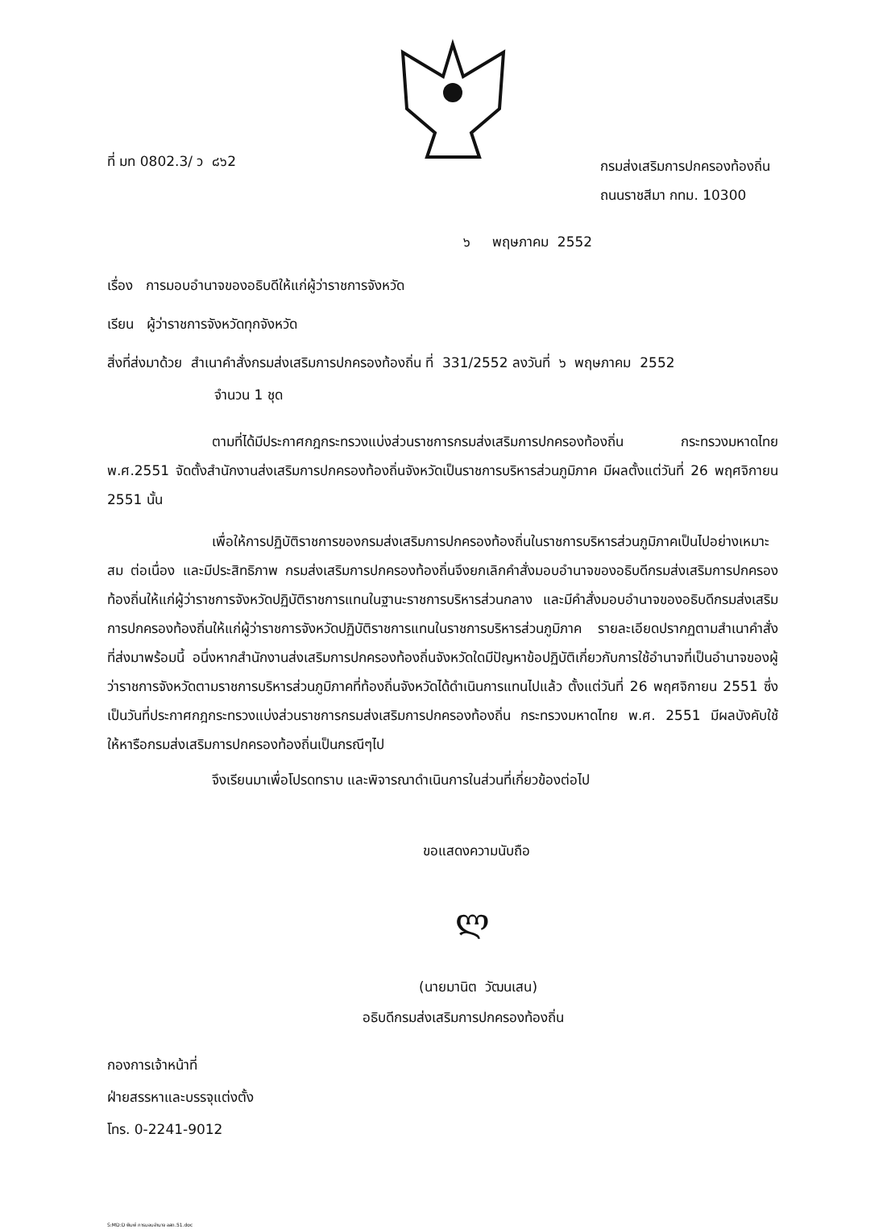ที่ มท 0802.3/ ว ๘๖2 กรมส่งเสริมการปกครองท้องถิ่น
ถนนราชสีมา กทม. 10300
๖ พฤษภาคม 2552
เรื่อง การมอบอำนาจของอธิบดีให้แก่ผู้ว่าราชการจังหวัด
เรียน ผู้ว่าราชการจังหวัดทุกจังหวัด
สิ่งที่ส่งมาด้วย สำเนาคำสั่งกรมส่งเสริมการปกครองท้องถิ่น ที่ 331/2552 ลงวันที่ ๖ พฤษภาคม 2552
จำนวน 1 ชุด
ตามที่ได้มีประกาศกฎกระทรวงแบ่งส่วนราชการกรมส่งเสริมการปกครองท้องถิ่น กระทรวงมหาดไทย พ.ศ.2551 จัดตั้งสำนักงานส่งเสริมการปกครองท้องถิ่นจังหวัดเป็นราชการบริหารส่วนภูมิภาค มีผลตั้งแต่วันที่ 26 พฤศจิกายน 2551 นั้น
เพื่อให้การปฏิบัติราชการของกรมส่งเสริมการปกครองท้องถิ่นในราชการบริหารส่วนภูมิภาคเป็นไปอย่างเหมาะสม ต่อเนื่อง และมีประสิทธิภาพ กรมส่งเสริมการปกครองท้องถิ่นจึงยกเลิกคำสั่งมอบอำนาจของอธิบดีกรมส่งเสริมการปกครองท้องถิ่นให้แก่ผู้ว่าราชการจังหวัดปฏิบัติราชการแทนในฐานะราชการบริหารส่วนกลาง และมีคำสั่งมอบอำนาจของอธิบดีกรมส่งเสริมการปกครองท้องถิ่นให้แก่ผู้ว่าราชการจังหวัดปฏิบัติราชการแทนในราชการบริหารส่วนภูมิภาค รายละเอียดปรากฏตามสำเนาคำสั่ง ที่ส่งมาพร้อมนี้ อนึ่งหากสำนักงานส่งเสริมการปกครองท้องถิ่นจังหวัดใดมีปัญหาข้อปฏิบัติเกี่ยวกับการใช้อำนาจที่เป็นอำนาจของผู้ว่าราชการจังหวัดตามราชการบริหารส่วนภูมิภาคที่ท้องถิ่นจังหวัดได้ดำเนินการแทนไปแล้ว ตั้งแต่วันที่ 26 พฤศจิกายน 2551 ซึ่งเป็นวันที่ประกาศกฎกระทรวงแบ่งส่วนราชการกรมส่งเสริมการปกครองท้องถิ่น กระทรวงมหาดไทย พ.ศ. 2551 มีผลบังคับใช้ ให้หารือกรมส่งเสริมการปกครองท้องถิ่นเป็นกรณีๆไป
จึงเรียนมาเพื่อโปรดทราบ และพิจารณาดำเนินการในส่วนที่เกี่ยวข้องต่อไป
ขอแสดงความนับถือ
ლ
(นายมานิต วัฒนเสน)
อธิบดีกรมส่งเสริมการปกครองท้องถิ่น
กองการเจ้าหน้าที่
ฝ่ายสรรหาและบรรจุแต่งตั้ง
โทร. 0-2241-9012
S:MD:D พิมพ์ การมอบอำนาจ อสถ.51.doc